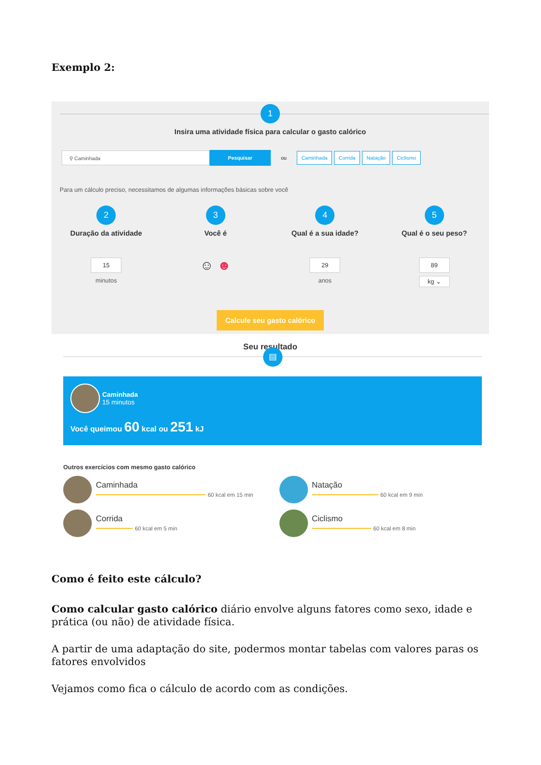Exemplo 2:
1
Insira uma atividade física para calcular o gasto calórico
⚲ Caminhada
Pesquisar
ou Caminhada Corrida Natação Ciclismo
Para um cálculo preciso, necessitamos de algumas informações básicas sobre você
2
Duração da atividade
15
minutos
3
Você é
☺ ☻
4
Qual é a sua idade?
29
anos
5
Qual é o seu peso?
89
kg ⌄
Calcule seu gasto calórico
Seu resultado
▤
Caminhada
15 minutos
Você queimou 60 kcal ou 251 kJ
Outros exercícios com mesmo gasto calórico
Caminhada
60 kcal em 15 min
Natação
60 kcal em 9 min
Corrida
60 kcal em 5 min
Ciclismo
60 kcal em 8 min
Como é feito este cálculo?
Como calcular gasto calórico diário envolve alguns fatores como sexo, idade e prática (ou não) de atividade física.
A partir de uma adaptação do site, podermos montar tabelas com valores paras os fatores envolvidos
Vejamos como fica o cálculo de acordo com as condições.